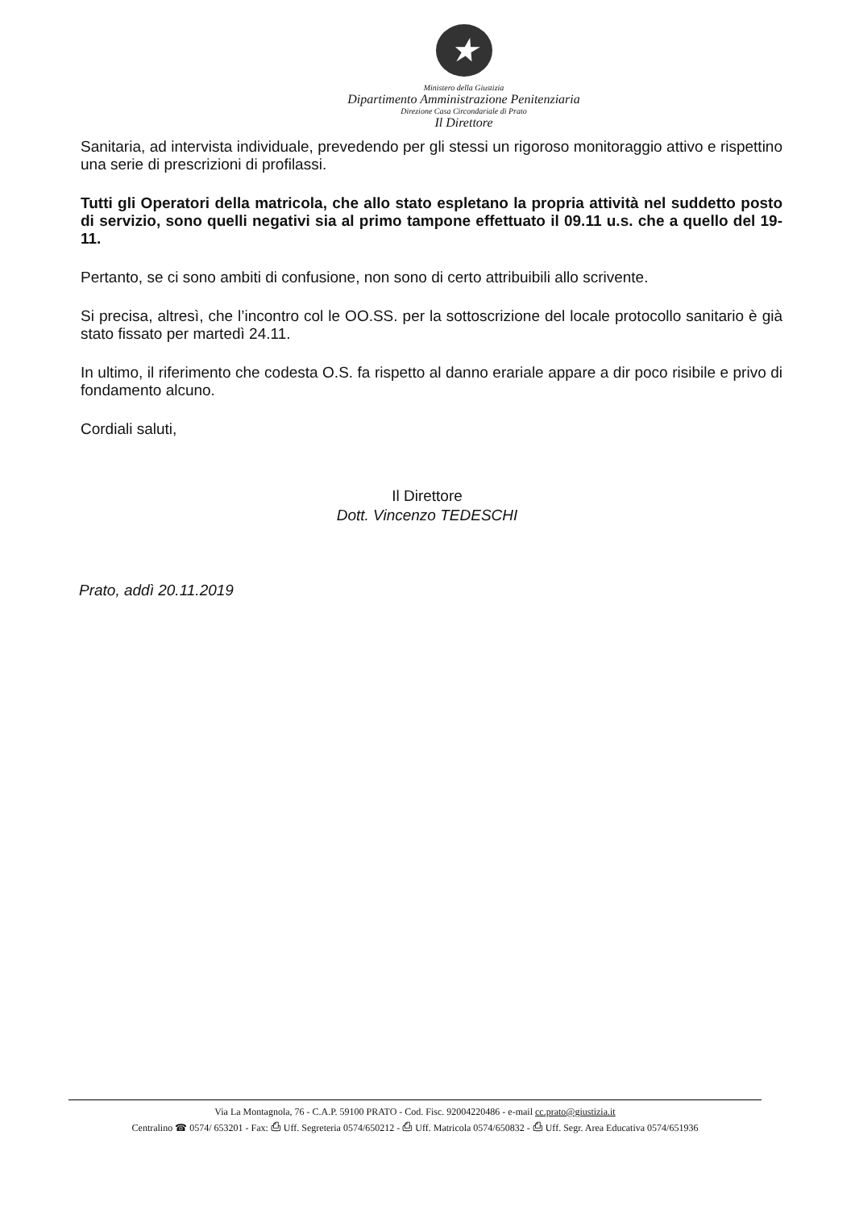★
Ministero della Giustizia
Dipartimento Amministrazione Penitenziaria
Direzione Casa Circondariale di Prato
Il Direttore
Sanitaria, ad intervista individuale, prevedendo per gli stessi un rigoroso monitoraggio attivo e rispettino una serie di prescrizioni di profilassi.
Tutti gli Operatori della matricola, che allo stato espletano la propria attività nel suddetto posto di servizio, sono quelli negativi sia al primo tampone effettuato il 09.11 u.s. che a quello del 19-11.
Pertanto, se ci sono ambiti di confusione, non sono di certo attribuibili allo scrivente.
Si precisa, altresì, che l’incontro col le OO.SS. per la sottoscrizione del locale protocollo sanitario è già stato fissato per martedì 24.11.
In ultimo, il riferimento che codesta O.S. fa rispetto al danno erariale appare a dir poco risibile e privo di fondamento alcuno.
Cordiali saluti,
Il Direttore
Dott. Vincenzo TEDESCHI
Prato, addì 20.11.2019
Via La Montagnola, 76 - C.A.P. 59100 PRATO - Cod. Fisc. 92004220486 - e-mail cc.prato@giustizia.it
Centralino ☎ 0574/ 653201 - Fax: ⎙ Uff. Segreteria 0574/650212 - ⎙ Uff. Matricola 0574/650832 - ⎙ Uff. Segr. Area Educativa 0574/651936